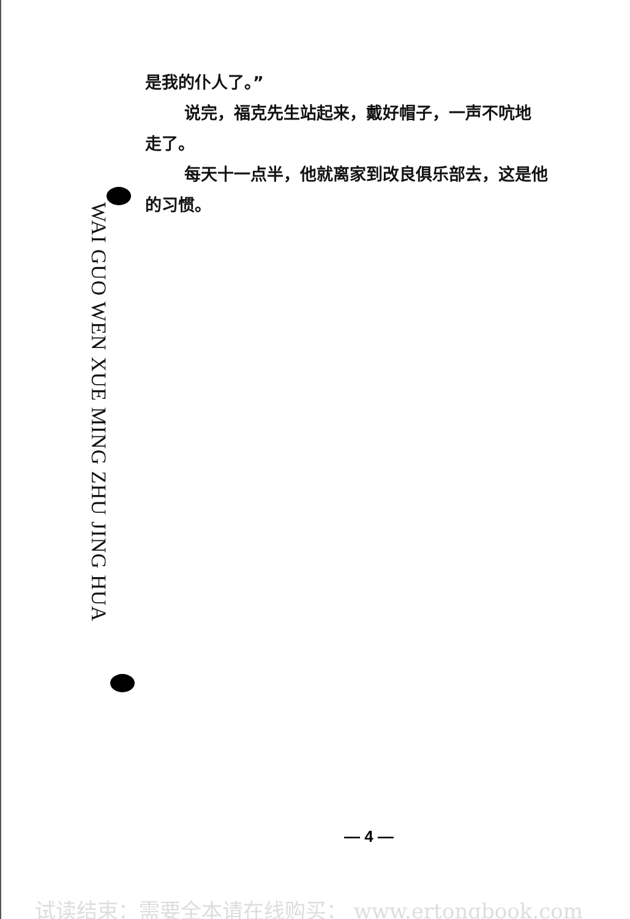是我的仆人了。”
说完，福克先生站起来，戴好帽子，一声不吭地
走了。
每天十一点半，他就离家到改良俱乐部去，这是他
的习惯。
WAI GUO WEN XUE MING ZHU JING HUA
— 4 —
试读结束：需要全本请在线购买： www.ertongbook.com